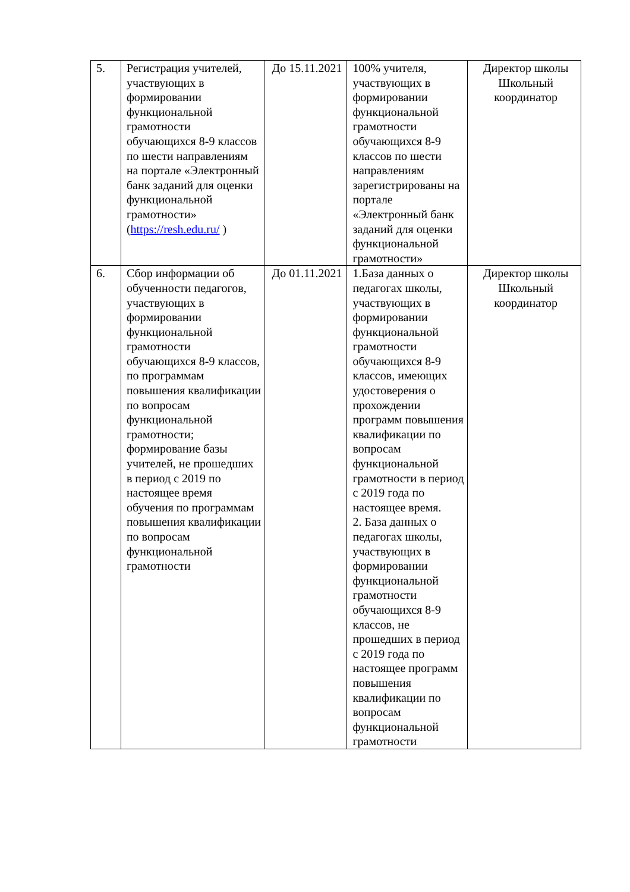| 5. | Регистрация учителей, участвующих в формировании функциональной грамотности обучающихся 8-9 классов по шести направлениям на портале «Электронный банк заданий для оценки функциональной грамотности» ( https://resh.edu.ru/ ) | До 15.11.2021 | 100% учителя, участвующих в формировании функциональной грамотности обучающихся 8-9 классов по шести направлениям зарегистрированы на портале «Электронный банк заданий для оценки функциональной грамотности» | Директор школы Школьный координатор |
| 6. | Сбор информации об обученности педагогов, участвующих в формировании функциональной грамотности обучающихся 8-9 классов, по программам повышения квалификации по вопросам функциональной грамотности; формирование базы учителей, не прошедших в период с 2019 по настоящее время обучения по программам повышения квалификации по вопросам функциональной грамотности | До 01.11.2021 | 1.База данных о педагогах школы, участвующих в формировании функциональной грамотности обучающихся 8-9 классов, имеющих удостоверения о прохождении программ повышения квалификации по вопросам функциональной грамотности в период с 2019 года по настоящее время. 2. База данных о педагогах школы, участвующих в формировании функциональной грамотности обучающихся 8-9 классов, не прошедших в период с 2019 года по настоящее программ повышения квалификации по вопросам функциональной грамотности | Директор школы Школьный координатор |